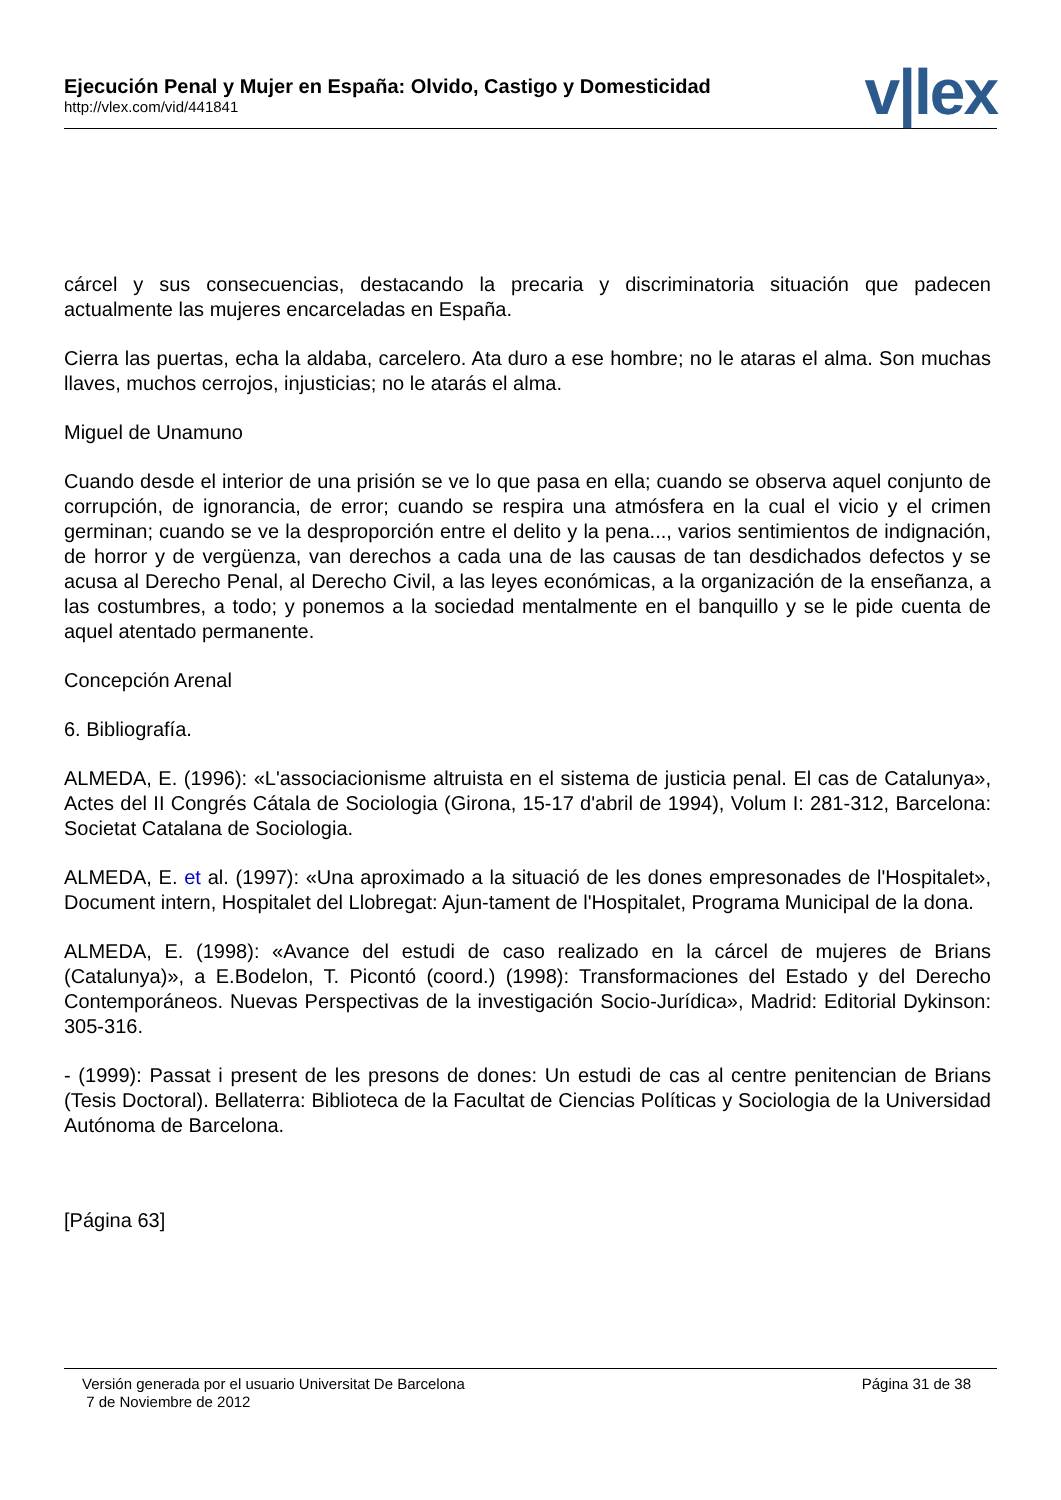Ejecución Penal y Mujer en España: Olvido, Castigo y Domesticidad
http://vlex.com/vid/441841
v|lex
cárcel y sus consecuencias, destacando la precaria y discriminatoria situación que padecen actualmente las mujeres encarceladas en España.
Cierra las puertas, echa la aldaba, carcelero. Ata duro a ese hombre; no le ataras el alma. Son muchas llaves, muchos cerrojos, injusticias; no le atarás el alma.
Miguel de Unamuno
Cuando desde el interior de una prisión se ve lo que pasa en ella; cuando se observa aquel conjunto de corrupción, de ignorancia, de error; cuando se respira una atmósfera en la cual el vicio y el crimen germinan; cuando se ve la desproporción entre el delito y la pena..., varios sentimientos de indignación, de horror y de vergüenza, van derechos a cada una de las causas de tan desdichados defectos y se acusa al Derecho Penal, al Derecho Civil, a las leyes económicas, a la organización de la enseñanza, a las costumbres, a todo; y ponemos a la sociedad mentalmente en el banquillo y se le pide cuenta de aquel atentado permanente.
Concepción Arenal
6. Bibliografía.
ALMEDA, E. (1996): «L'associacionisme altruista en el sistema de justicia penal. El cas de Catalunya», Actes del II Congrés Cátala de Sociologia (Girona, 15-17 d'abril de 1994), Volum I: 281-312, Barcelona: Societat Catalana de Sociologia.
ALMEDA, E. et al. (1997): «Una aproximado a la situació de les dones empresonades de l'Hospitalet», Document intern, Hospitalet del Llobregat: Ajun-tament de l'Hospitalet, Programa Municipal de la dona.
ALMEDA, E. (1998): «Avance del estudi de caso realizado en la cárcel de mujeres de Brians (Catalunya)», a E.Bodelon, T. Picontó (coord.) (1998): Transformaciones del Estado y del Derecho Contemporáneos. Nuevas Perspectivas de la investigación Socio-Jurídica», Madrid: Editorial Dykinson: 305-316.
- (1999): Passat i present de les presons de dones: Un estudi de cas al centre penitencian de Brians (Tesis Doctoral). Bellaterra: Biblioteca de la Facultat de Ciencias Políticas y Sociologia de la Universidad Autónoma de Barcelona.
[Página 63]
Versión generada por el usuario Universitat De Barcelona
7 de Noviembre de 2012
Página 31 de 38